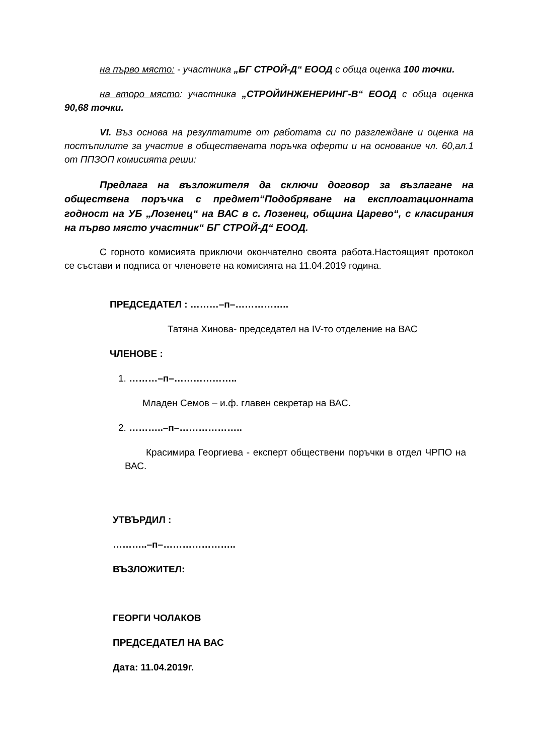на първо място: - участника „БГ СТРОЙ-Д“ ЕООД с обща оценка 100 точки.
на второ място: участника „СТРОЙИНЖЕНЕРИНГ-В“ ЕООД с обща оценка 90,68 точки.
VI. Въз основа на резултатите от работата си по разглеждане и оценка на постъпилите за участие в обществената поръчка оферти и на основание чл. 60,ал.1 от ППЗОП комисията реши:
Предлага на възложителя да сключи договор за възлагане на обществена поръчка с предмет“Подобряване на експлоатационната годност на УБ „Лозенец“ на ВАС в с. Лозенец, община Царево“, с класирания на първо място участник“ БГ СТРОЙ-Д“ ЕООД.
С горното комисията приключи окончателно своята работа.Настоящият протокол се състави и подписа от членовете на комисията на 11.04.2019 година.
ПРЕДСЕДАТЕЛ : ………–п–……………..
Татяна Хинова- председател на IV-то отделение на ВАС
ЧЛЕНОВЕ :
1. ………–п–………………..
Младен Семов – и.ф. главен секретар на ВАС.
2. ………..–п–………………..
Красимира Георгиева - експерт обществени поръчки в отдел ЧРПО на ВАС.
УТВЪРДИЛ :
………..–п–…………………..
ВЪЗЛОЖИТЕЛ:
ГЕОРГИ ЧОЛАКОВ
ПРЕДСЕДАТЕЛ НА ВАС
Дата: 11.04.2019г.